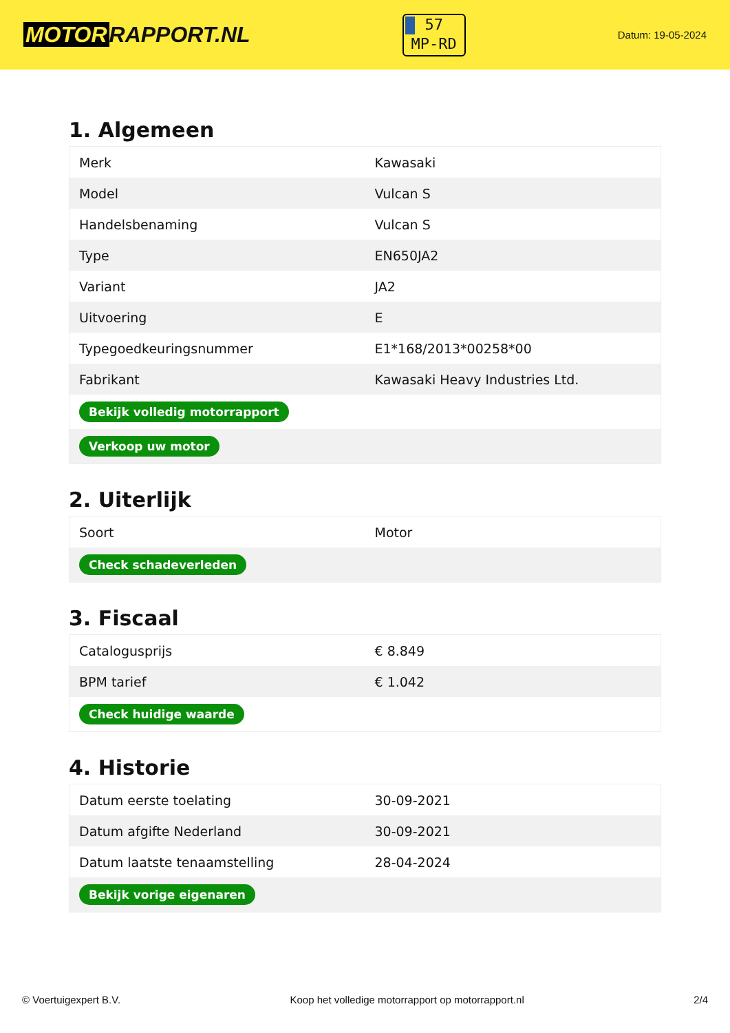MOTOR RAPPORT.NL
57
MP-RD
Datum: 19-05-2024
1. Algemeen
| Merk | Kawasaki |
| Model | Vulcan S |
| Handelsbenaming | Vulcan S |
| Type | EN650JA2 |
| Variant | JA2 |
| Uitvoering | E |
| Typegoedkeuringsnummer | E1*168/2013*00258*00 |
| Fabrikant | Kawasaki Heavy Industries Ltd. |
| Bekijk volledig motorrapport | |
| Verkoop uw motor | |
2. Uiterlijk
| Soort | Motor |
| Check schadeverleden | |
3. Fiscaal
| Catalogusprijs | € 8.849 |
| BPM tarief | € 1.042 |
| Check huidige waarde | |
4. Historie
| Datum eerste toelating | 30-09-2021 |
| Datum afgifte Nederland | 30-09-2021 |
| Datum laatste tenaamstelling | 28-04-2024 |
| Bekijk vorige eigenaren | |
© Voertuigexpert B.V. Koop het volledige motorrapport op motorrapport.nl 2/4